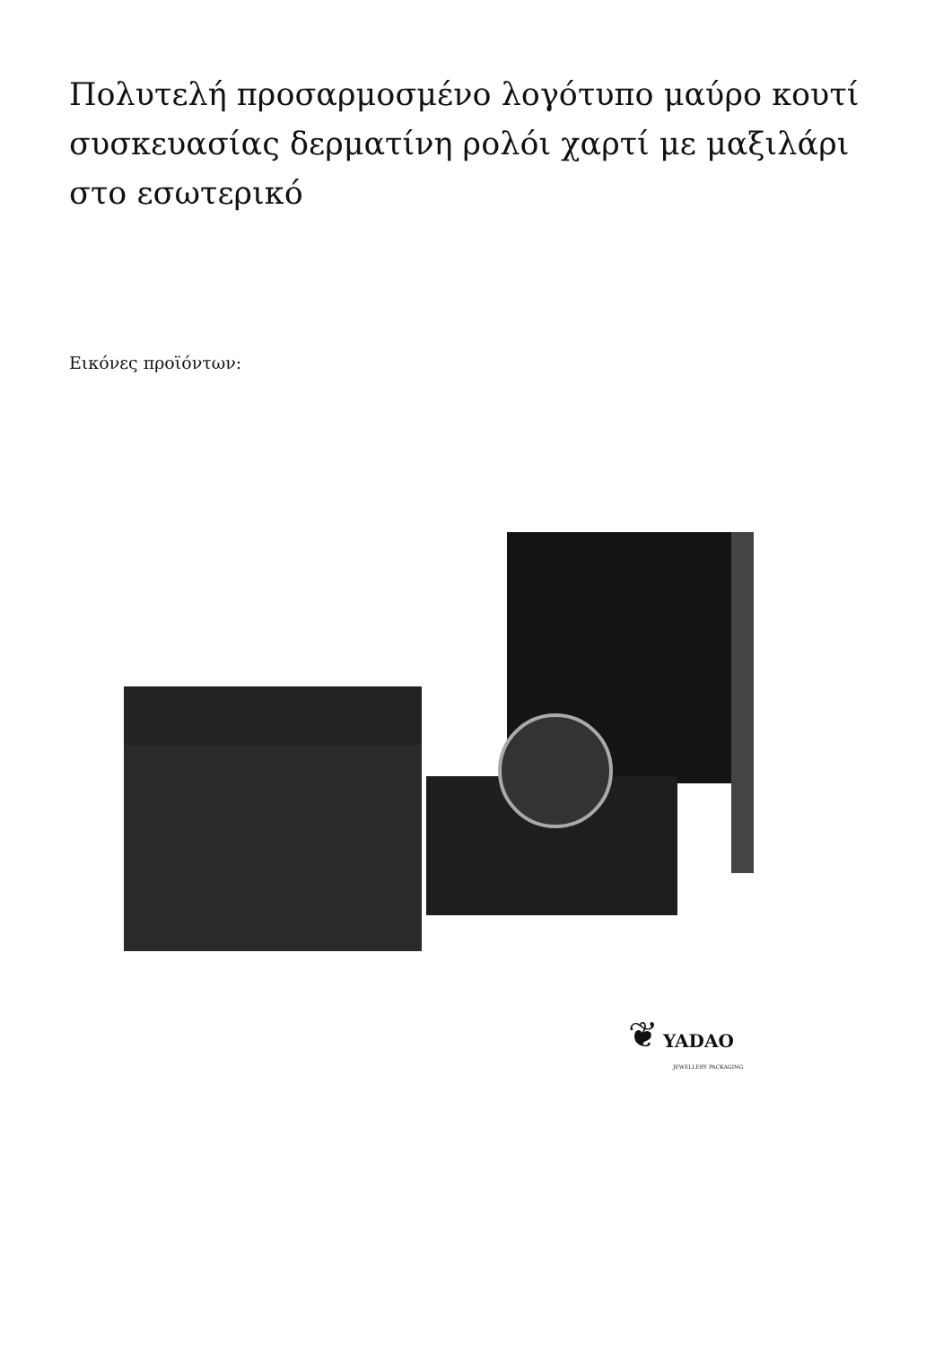Πολυτελή προσαρμοσμένο λογότυπο μαύρο κουτί συσκευασίας δερματίνη ρολόι χαρτί με μαξιλάρι στο εσωτερικό
Εικόνες προϊόντων:
❦ YADAO
JEWELLERY PACKAGING